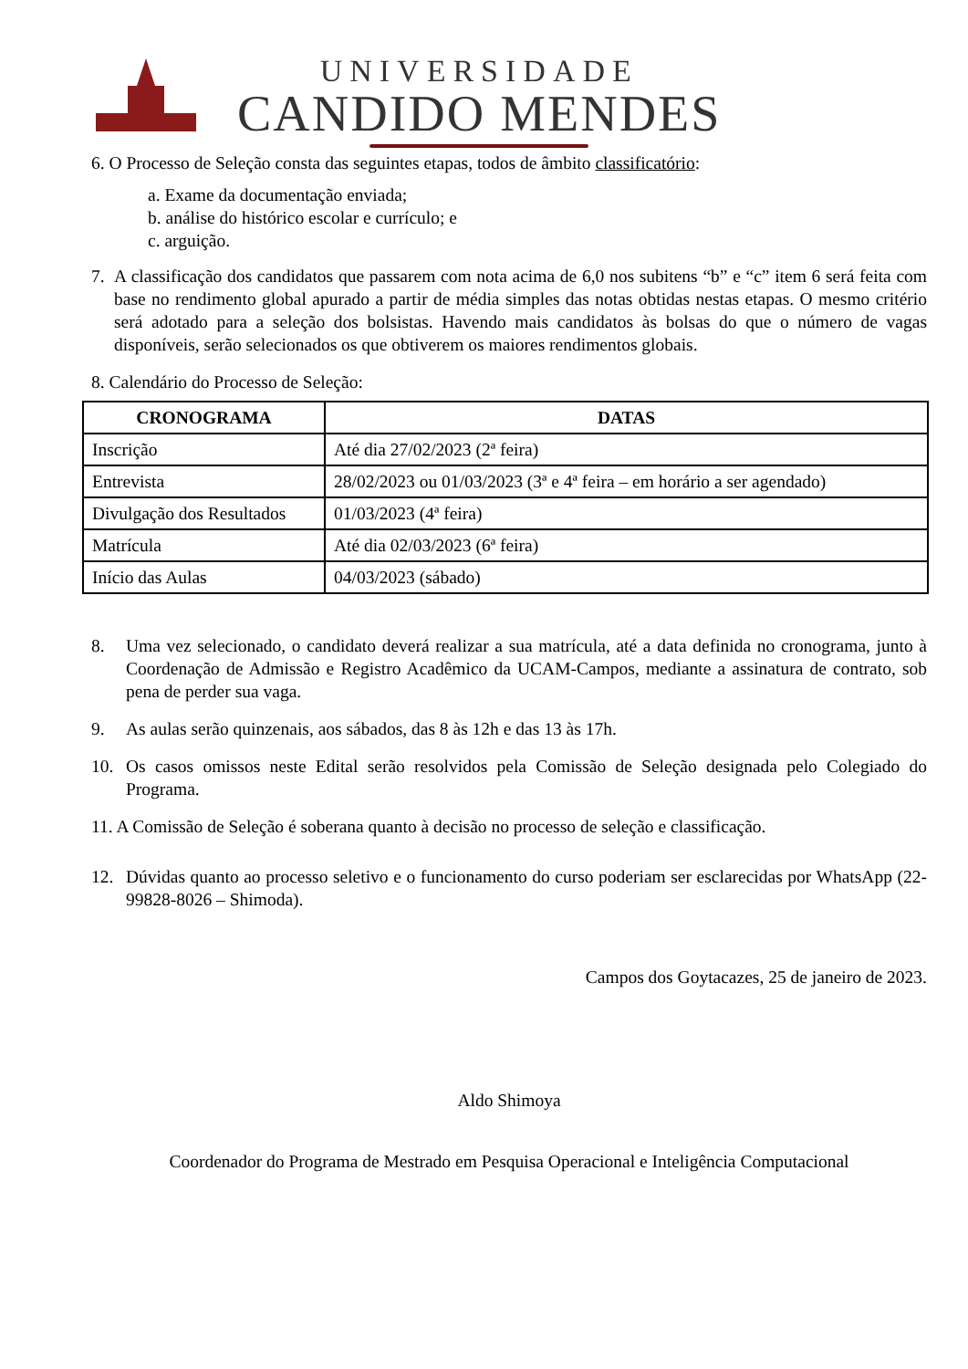UNIVERSIDADE
CANDIDO MENDES
6. O Processo de Seleção consta das seguintes etapas, todos de âmbito classificatório:
a. Exame da documentação enviada;
b. análise do histórico escolar e currículo; e
c. arguição.
7. A classificação dos candidatos que passarem com nota acima de 6,0 nos subitens “b” e “c” item 6 será feita com base no rendimento global apurado a partir de média simples das notas obtidas nestas etapas. O mesmo critério será adotado para a seleção dos bolsistas. Havendo mais candidatos às bolsas do que o número de vagas disponíveis, serão selecionados os que obtiverem os maiores rendimentos globais.
8. Calendário do Processo de Seleção:
| CRONOGRAMA | DATAS |
| --- | --- |
| Inscrição | Até dia 27/02/2023 (2ª feira) |
| Entrevista | 28/02/2023 ou 01/03/2023 (3ª e 4ª feira – em horário a ser agendado) |
| Divulgação dos Resultados | 01/03/2023 (4ª feira) |
| Matrícula | Até dia 02/03/2023 (6ª feira) |
| Início das Aulas | 04/03/2023 (sábado) |
8. Uma vez selecionado, o candidato deverá realizar a sua matrícula, até a data definida no cronograma, junto à Coordenação de Admissão e Registro Acadêmico da UCAM-Campos, mediante a assinatura de contrato, sob pena de perder sua vaga.
9. As aulas serão quinzenais, aos sábados, das 8 às 12h e das 13 às 17h.
10. Os casos omissos neste Edital serão resolvidos pela Comissão de Seleção designada pelo Colegiado do Programa.
11. A Comissão de Seleção é soberana quanto à decisão no processo de seleção e classificação.
12. Dúvidas quanto ao processo seletivo e o funcionamento do curso poderiam ser esclarecidas por WhatsApp (22-99828-8026 – Shimoda).
Campos dos Goytacazes, 25 de janeiro de 2023.
Aldo Shimoya
Coordenador do Programa de Mestrado em Pesquisa Operacional e Inteligência Computacional